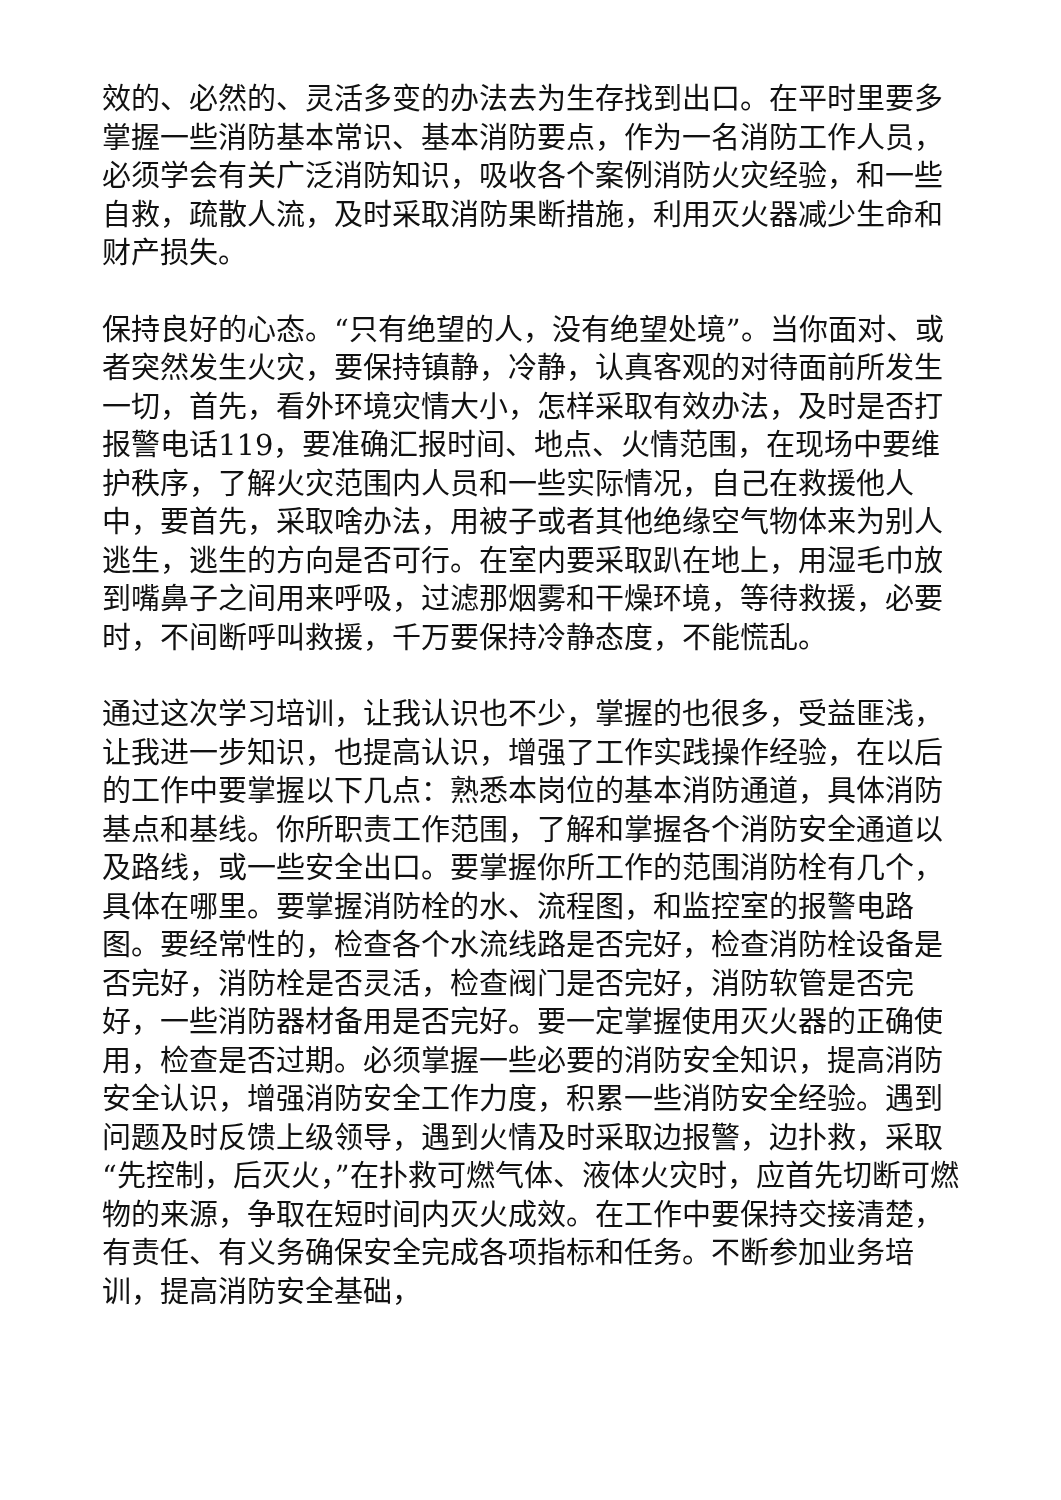效的、必然的、灵活多变的办法去为生存找到出口。在平时里要多掌握一些消防基本常识、基本消防要点，作为一名消防工作人员，必须学会有关广泛消防知识，吸收各个案例消防火灾经验，和一些自救，疏散人流，及时采取消防果断措施，利用灭火器减少生命和财产损失。
保持良好的心态。“只有绝望的人，没有绝望处境”。当你面对、或者突然发生火灾，要保持镇静，冷静，认真客观的对待面前所发生一切，首先，看外环境灾情大小，怎样采取有效办法，及时是否打报警电话119，要准确汇报时间、地点、火情范围，在现场中要维护秩序，了解火灾范围内人员和一些实际情况，自己在救援他人中，要首先，采取啥办法，用被子或者其他绝缘空气物体来为别人逃生，逃生的方向是否可行。在室内要采取趴在地上，用湿毛巾放到嘴鼻子之间用来呼吸，过滤那烟雾和干燥环境，等待救援，必要时，不间断呼叫救援，千万要保持冷静态度，不能慌乱。
通过这次学习培训，让我认识也不少，掌握的也很多，受益匪浅，让我进一步知识，也提高认识，增强了工作实践操作经验，在以后的工作中要掌握以下几点：熟悉本岗位的基本消防通道，具体消防基点和基线。你所职责工作范围，了解和掌握各个消防安全通道以及路线，或一些安全出口。要掌握你所工作的范围消防栓有几个，具体在哪里。要掌握消防栓的水、流程图，和监控室的报警电路图。要经常性的，检查各个水流线路是否完好，检查消防栓设备是否完好，消防栓是否灵活，检查阀门是否完好，消防软管是否完好，一些消防器材备用是否完好。要一定掌握使用灭火器的正确使用，检查是否过期。必须掌握一些必要的消防安全知识，提高消防安全认识，增强消防安全工作力度，积累一些消防安全经验。遇到问题及时反馈上级领导，遇到火情及时采取边报警，边扑救，采取“先控制，后灭火，”在扑救可燃气体、液体火灾时，应首先切断可燃物的来源，争取在短时间内灭火成效。在工作中要保持交接清楚，有责任、有义务确保安全完成各项指标和任务。不断参加业务培训，提高消防安全基础，